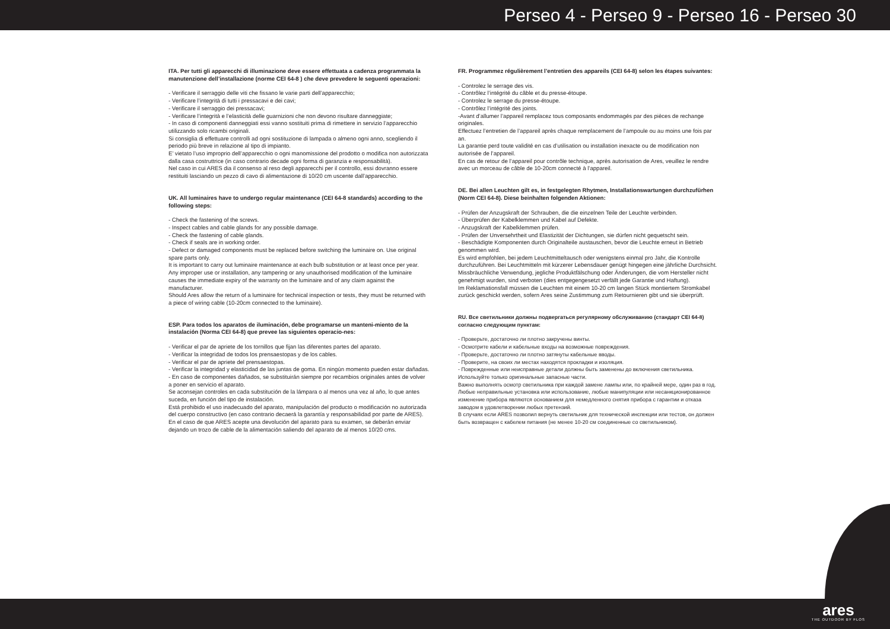Perseo 4 - Perseo 9 - Perseo 16 - Perseo 30
ITA. Per tutti gli apparecchi di illuminazione deve essere effettuata a cadenza programmata la manutenzione dell’installazione (norme CEI 64-8 ) che deve prevedere le seguenti operazioni:
- Verificare il serraggio delle viti che fissano le varie parti dell’apparecchio;
- Verificare l’integrità di tutti i pressacavi e dei cavi;
- Verificare il serraggio dei pressacavi;
- Verificare l’integrità e l’elasticità delle guarnizioni che non devono risultare danneggiate;
- In caso di componenti danneggiati essi vanno sostituiti prima di rimettere in servizio l’apparecchio utilizzando solo ricambi originali.
Si consiglia di effettuare controlli ad ogni sostituzione di lampada o almeno ogni anno, scegliendo il periodo più breve in relazione al tipo di impianto.
E’ vietato l’uso improprio dell’apparecchio o ogni manomissione del prodotto o modifica non autorizzata dalla casa costruttrice (in caso contrario decade ogni forma di garanzia e responsabilità).
Nel caso in cui ARES dia il consenso al reso degli apparecchi per il controllo, essi dovranno essere restituiti lasciando un pezzo di cavo di alimentazione di 10/20 cm uscente dall’apparecchio.
UK. All luminaires have to undergo regular maintenance (CEI 64-8 standards) according to the following steps:
- Check the fastening of the screws.
- Inspect cables and cable glands for any possible damage.
- Check the fastening of cable glands.
- Check if seals are in working order.
- Defect or damaged components must be replaced before switching the luminaire on. Use original spare parts only.
It is important to carry out luminaire maintenance at each bulb substitution or at least once per year.
Any improper use or installation, any tampering or any unauthorised modification of the luminaire causes the immediate expiry of the warranty on the luminaire and of any claim against the manufacturer.
Should Ares allow the return of a luminaire for technical inspection or tests, they must be returned with a piece of wiring cable (10-20cm connected to the luminaire).
ESP. Para todos los aparatos de iluminación, debe programarse un manteni-miento de la instalación (Norma CEI 64-8) que prevee las siguientes operacio-nes:
- Verificar el par de apriete de los tornillos que fijan las diferentes partes del aparato.
- Verificar la integridad de todos los prensaestopas y de los cables.
- Verificar el par de apriete del prensaestopas.
- Verificar la integridad y elasticidad de las juntas de goma. En ningún momento pueden estar dañadas.
- En caso de componentes dañados, se substituirán siempre por recambios originales antes de volver a poner en servicio el aparato.
Se aconsejan controles en cada substitución de la lámpara o al menos una vez al año, lo que antes suceda, en función del tipo de instalación.
Está prohibido el uso inadecuado del aparato, manipulación del producto o modificación no autorizada del cuerpo constructivo (en caso contrario decaerá la garantía y responsabilidad por parte de ARES).
En el caso de que ARES acepte una devolución del aparato para su examen, se deberán enviar dejando un trozo de cable de la alimentación saliendo del aparato de al menos 10/20 cms.
FR. Programmez régulièrement l’entretien des appareils (CEI 64-8) selon les étapes suivantes:
- Controlez le serrage des vis.
- Contrôlez l’intégrité du câble et du presse-étoupe.
- Controlez le serrage du presse-étoupe.
- Contrôlez l’intégrité des joints.
-Avant d’allumer l’appareil remplacez tous composants endommagés par des pièces de rechange originales.
Effectuez l’entretien de l’appareil après chaque remplacement de l’ampoule ou au moins une fois par an.
La garantie perd toute validité en cas d’utilisation ou installation inexacte ou de modification non autorisée de l’appareil.
En cas de retour de l’appareil pour contrôle technique, après autorisation de Ares, veuillez le rendre avec un morceau de câble de 10-20cm connecté à l’appareil.
DE. Bei allen Leuchten gilt es, in festgelegten Rhytmen, Installationswartungen durchzufürhen (Norm CEI 64-8). Diese beinhalten folgenden Aktionen:
- Prüfen der Anzugskraft der Schrauben, die die einzelnen Teile der Leuchte verbinden.
- Überprüfen der Kabelklemmen und Kabel auf Defekte.
- Anzugskraft der Kabelklemmen prüfen.
- Prüfen der Unversehrtheit und Elastizität der Dichtungen, sie dürfen nicht gequetscht sein.
- Beschädigte Komponenten durch Originalteile austauschen, bevor die Leuchte erneut in Betrieb genommen wird.
Es wird empfohlen, bei jedem Leuchtmitteltausch oder wenigstens einmal pro Jahr, die Kontrolle durchzuführen. Bei Leuchtmitteln mit kürzerer Lebensdauer genügt hingegen eine jährliche Durchsicht.
Missbräuchliche Verwendung, jegliche Produktfälschung oder Änderungen, die vom Hersteller nicht genehmigt wurden, sind verboten (dies entgegengesetzt verfällt jede Garantie und Haftung).
Im Reklamationsfall müssen die Leuchten mit einem 10-20 cm langen Stück montiertem Stromkabel zurück geschickt werden, sofern Ares seine Zustimmung zum Retournieren gibt und sie überprüft.
RU. Все светильники должны подвергаться регулярному обслуживанию (стандарт CEI 64-8) согласно следующим пунктам:
- Проверьте, достаточно ли плотно закручены винты.
- Осмотрите кабели и кабельные входы на возможные повреждения.
- Проверьте, достаточно ли плотно затянуты кабельные вводы.
- Проверите, на своих ли местах находятся прокладки и изоляция.
- Поврежденные или неисправные детали должны быть заменены до включения светильника. Используйте только оригинальные запасные части.
Важно выполнять осмотр светильника при каждой замене лампы или, по крайней мере, один раз в год.
Любые неправильные установка или использование, любые манипуляции или несанкционированное изменение прибора являются основанием для немедленного снятия прибора с гарантии и отказа заводом в удовлетворении любых претензий.
В случаях если ARES позволил вернуть светильник для технической инспекции или тестов, он должен быть возвращен с кабелем питания (не менее 10-20 см соединенные со светильником).
ares
THE OUTDOOR BY FLOS